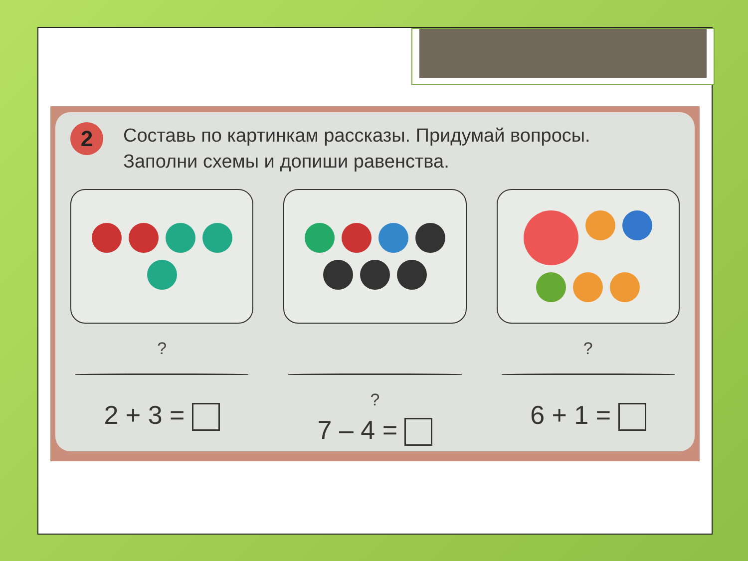2
Составь по картинкам рассказы. Придумай вопросы.
Заполни схемы и допиши равенства.
?
2 + 3 =
?
7 – 4 =
?
6 + 1 =